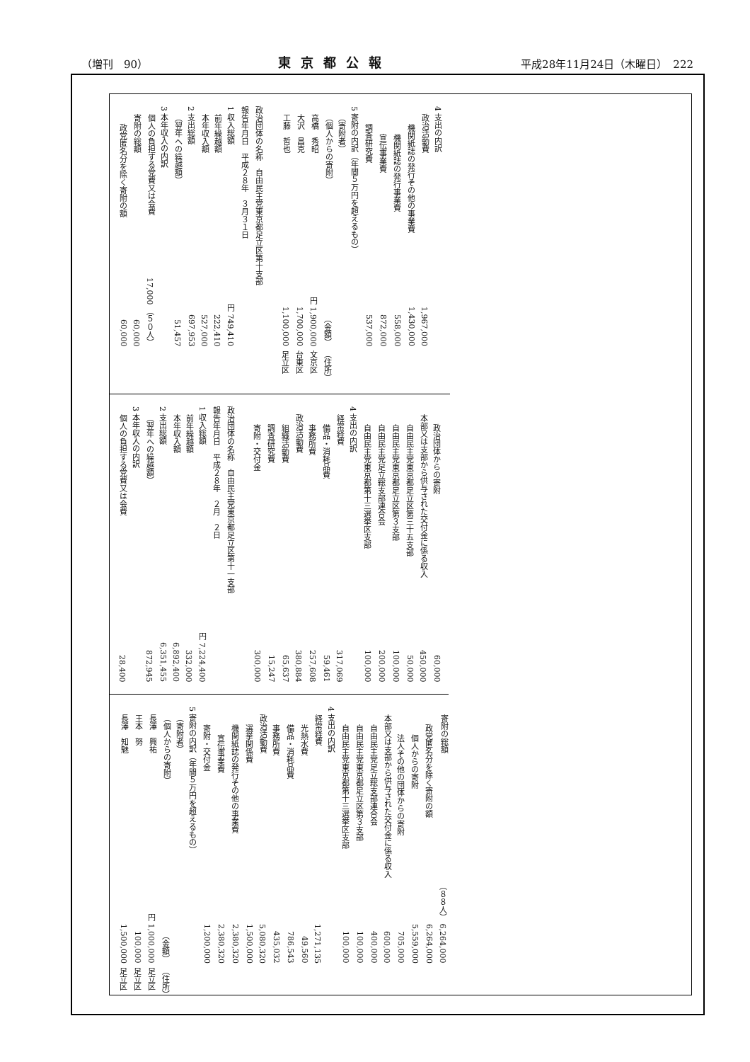（増刊　90） 東京都公報 平成28年11月24日（木曜日）　222
| 4 支出の内訳 | | |
| 政治活動費 | 1,967,000 | |
| 機関紙誌の発行その他の事業費 | 1,430,000 | |
| 機関紙誌の発行事業費 | 558,000 | |
| 宣伝事業費 | 872,000 | |
| 調査研究費 | 537,000 | |
| 5 寄附の内訳（年間５万円を超えるもの） | | |
| （寄附者） | | |
| （個人からの寄附） | （金額） | （住所） |
| 高橋 秀昭 | 円 1,900,000 | 文京区 |
| 大沢 昌克 | 1,700,000 | 台東区 |
| 工藤 哲也 | 1,100,000 | 足立区 |
| 政治団体の名称 自由民主党東京都足立区第十支部 | | |
| 報告年月日 平成２８年 ３月３１日 | | |
| 1 収入総額 | 円 749,410 | |
| 前年繰越額 | 222,410 | |
| 本年収入額 | 527,000 | |
| 2 支出総額 | 697,953 | |
| （翌年への繰越額） | 51,457 | |
| 3 本年収入の内訳 | | |
| 個人の負担する党費又は会費 | 17,000 （５０人） | |
| 寄附の総額 | 60,000 | |
| 政党匿名分を除く寄附の額 | 60,000 | |
| 政治団体からの寄附 | 60,000 |
| 本部又は支部から供与された交付金に係る収入 | 450,000 |
| 自由民主党東京都足立区第三十五支部 | 50,000 |
| 自由民主党東京都足立区第３支部 | 100,000 |
| 自由民主党足立総支部連合会 | 200,000 |
| 自由民主党東京都第十三選挙区支部 | 100,000 |
| 4 支出の内訳 | |
| 経常経費 | 317,069 |
| 備品・消耗品費 | 59,461 |
| 事務所費 | 257,608 |
| 政治活動費 | 380,884 |
| 組織活動費 | 65,637 |
| 調査研究費 | 15,247 |
| 寄附・交付金 | 300,000 |
| 政治団体の名称 自由民主党東京都足立区第十一支部 | |
| 報告年月日 平成２８年 ２月 ２日 | |
| 1 収入総額 | 円 7,224,400 |
| 前年繰越額 | 332,000 |
| 本年収入額 | 6,892,400 |
| 2 支出総額 | 6,351,455 |
| （翌年への繰越額） | 872,945 |
| 3 本年収入の内訳 | |
| 個人の負担する党費又は会費 | 28,400 |
| 寄附の総額 | （８８人） 6,264,000 | |
| 政党匿名分を除く寄附の額 | 6,264,000 | |
| 個人からの寄附 | 5,559,000 | |
| 法人その他の団体からの寄附 | 705,000 | |
| 本部又は支部から供与された交付金に係る収入 | 600,000 | |
| 自由民主党足立総支部連合会 | 400,000 | |
| 自由民主党東京都足立区第３支部 | 100,000 | |
| 自由民主党東京都第十三選挙区支部 | 100,000 | |
| 4 支出の内訳 | | |
| 経常経費 | 1,271,135 | |
| 光熱水費 | 49,560 | |
| 備品・消耗品費 | 786,543 | |
| 事務所費 | 435,032 | |
| 政治活動費 | 5,080,320 | |
| 選挙関係費 | 1,500,000 | |
| 機関紙誌の発行その他の事業費 | 2,380,320 | |
| 宣伝事業費 | 2,380,320 | |
| 寄附・交付金 | 1,200,000 | |
| 5 寄附の内訳（年間５万円を超えるもの） | | |
| （寄附者） | | |
| （個人からの寄附） | （金額） | （住所） |
| 長澤 興祐 | 円 1,000,000 | 足立区 |
| 王本 努 | 100,000 | 足立区 |
| 長澤 知魅 | 1,500,000 | 足立区 |